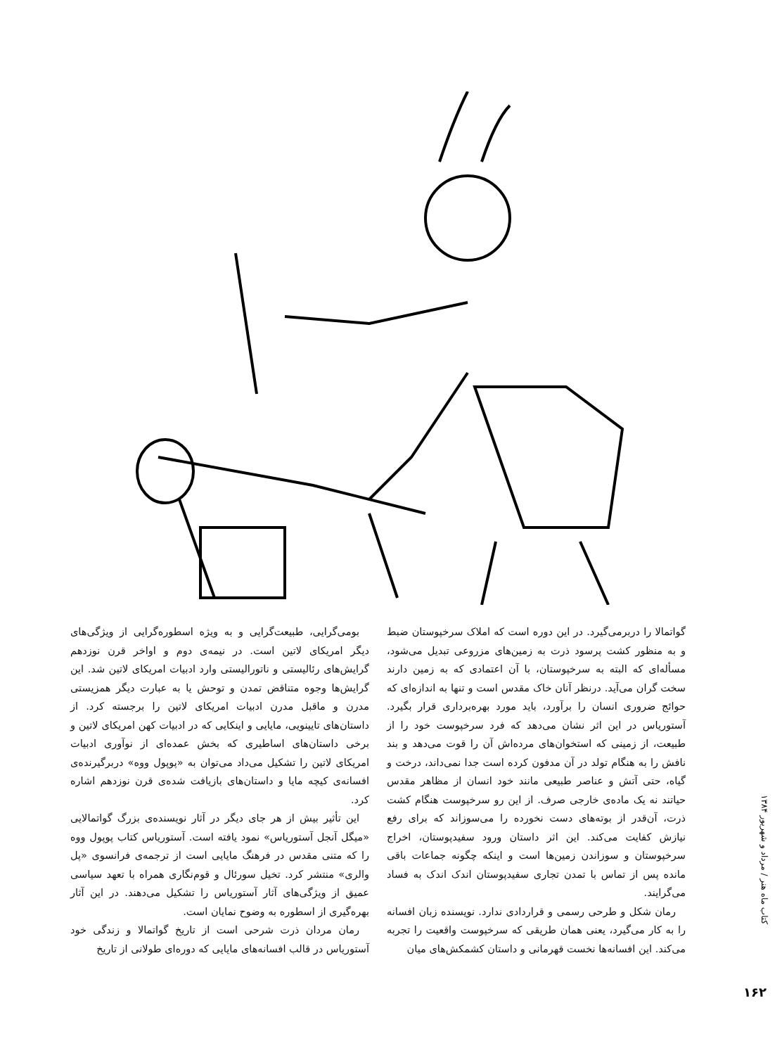بومی‌گرایی، طبیعت‌گرایی و به ویژه اسطوره‌گرایی از ویژگی‌های دیگر امریکای لاتین است. در نیمه‌ی دوم و اواخر قرن نوزدهم گرایش‌های رئالیستی و ناتورالیستی وارد ادبیات امریکای لاتین شد. این گرایش‌ها وجوه متناقض تمدن و توحش یا به عبارت دیگر همزیستی مدرن و ماقبل مدرن ادبیات امریکای لاتین را برجسته کرد. از داستان‌های تایینویی، مایایی و اینکایی که در ادبیات کهن امریکای لاتین و برخی داستان‌های اساطیری که بخش عمده‌ای از نوآوری ادبیات امریکای لاتین را تشکیل می‌داد می‌توان به «پوپول ووه» دربرگیرنده‌ی افسانه‌ی کیچه مایا و داستان‌های بازیافت شده‌ی قرن نوزدهم اشاره کرد.
این تأثیر بیش از هر جای دیگر در آثار نویسنده‌ی بزرگ گواتمالایی «میگل آنجل آستوریاس» نمود یافته است. آستوریاس کتاب پوپول ووه را که متنی مقدس در فرهنگ مایایی است از ترجمه‌ی فرانسوی «پل والری» منتشر کرد. تخیل سورئال و قوم‌نگاری همراه با تعهد سیاسی عمیق از ویژگی‌های آثار آستوریاس را تشکیل می‌دهند. در این آثار بهره‌گیری از اسطوره به وضوح نمایان است.
رمان مردان ذرت شرحی است از تاریخ گواتمالا و زندگی خود آستوریاس در قالب افسانه‌های مایایی که دوره‌ای طولانی از تاریخ
گواتمالا را دربرمی‌گیرد. در این دوره است که املاک سرخپوستان ضبط و به منظور کشت پرسود ذرت به زمین‌های مزروعی تبدیل می‌شود، مسأله‌ای که البته به سرخپوستان، با آن اعتمادی که به زمین دارند سخت گران می‌آید. درنظر آنان خاک مقدس است و تنها به اندازه‌ای که حوائج ضروری انسان را برآورد، باید مورد بهره‌برداری قرار بگیرد. آستوریاس در این اثر نشان می‌دهد که فرد سرخپوست خود را از طبیعت، از زمینی که استخوان‌های مرده‌اش آن را قوت می‌دهد و بند نافش را به هنگام تولد در آن مدفون کرده است جدا نمی‌داند، درخت و گیاه، حتی آتش و عناصر طبیعی مانند خود انسان از مظاهر مقدس حیاتند نه یک ماده‌ی خارجی صرف. از این رو سرخپوست هنگام کشت ذرت، آن‌قدر از بوته‌های دست نخورده را می‌سوزاند که برای رفع نیازش کفایت می‌کند. این اثر داستان ورود سفیدپوستان، اخراج سرخپوستان و سوزاندن زمین‌ها است و اینکه چگونه جماعات باقی مانده پس از تماس با تمدن تجاری سفیدپوستان اندک اندک به فساد می‌گرایند.
رمان شکل و طرحی رسمی و قراردادی ندارد. نویسنده زبان افسانه را به کار می‌گیرد، یعنی همان طریقی که سرخپوست واقعیت را تجربه می‌کند. این افسانه‌ها نخست قهرمانی و داستان کشمکش‌های میان
کتاب ماه هنر / مرداد و شهریور ۱۳۸۴
۱۶۲